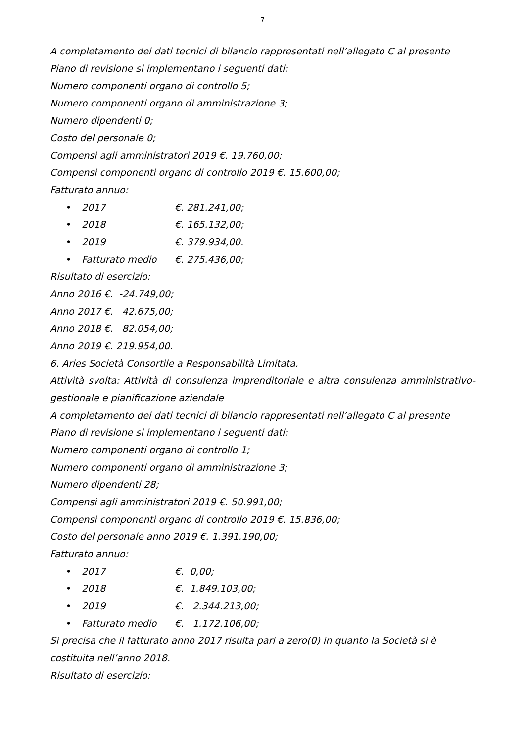7
A completamento dei dati tecnici di bilancio rappresentati nell’allegato C al presente Piano di revisione si implementano i seguenti dati:
Numero componenti organo di controllo 5;
Numero componenti organo di amministrazione 3;
Numero dipendenti 0;
Costo del personale 0;
Compensi agli amministratori 2019 €. 19.760,00;
Compensi componenti organo di controllo 2019 €. 15.600,00;
Fatturato annuo:
• 2017 €. 281.241,00;
• 2018 €. 165.132,00;
• 2019 €. 379.934,00.
• Fatturato medio €. 275.436,00;
Risultato di esercizio:
Anno 2016 €. -24.749,00;
Anno 2017 €. 42.675,00;
Anno 2018 €. 82.054,00;
Anno 2019 €. 219.954,00.
6. Aries Società Consortile a Responsabilità Limitata.
Attività svolta: Attività di consulenza imprenditoriale e altra consulenza amministrativo-gestionale e pianificazione aziendale
A completamento dei dati tecnici di bilancio rappresentati nell’allegato C al presente Piano di revisione si implementano i seguenti dati:
Numero componenti organo di controllo 1;
Numero componenti organo di amministrazione 3;
Numero dipendenti 28;
Compensi agli amministratori 2019 €. 50.991,00;
Compensi componenti organo di controllo 2019 €. 15.836,00;
Costo del personale anno 2019 €. 1.391.190,00;
Fatturato annuo:
• 2017 €. 0,00;
• 2018 €. 1.849.103,00;
• 2019 €. 2.344.213,00;
• Fatturato medio €. 1.172.106,00;
Si precisa che il fatturato anno 2017 risulta pari a zero(0) in quanto la Società si è costituita nell’anno 2018.
Risultato di esercizio: